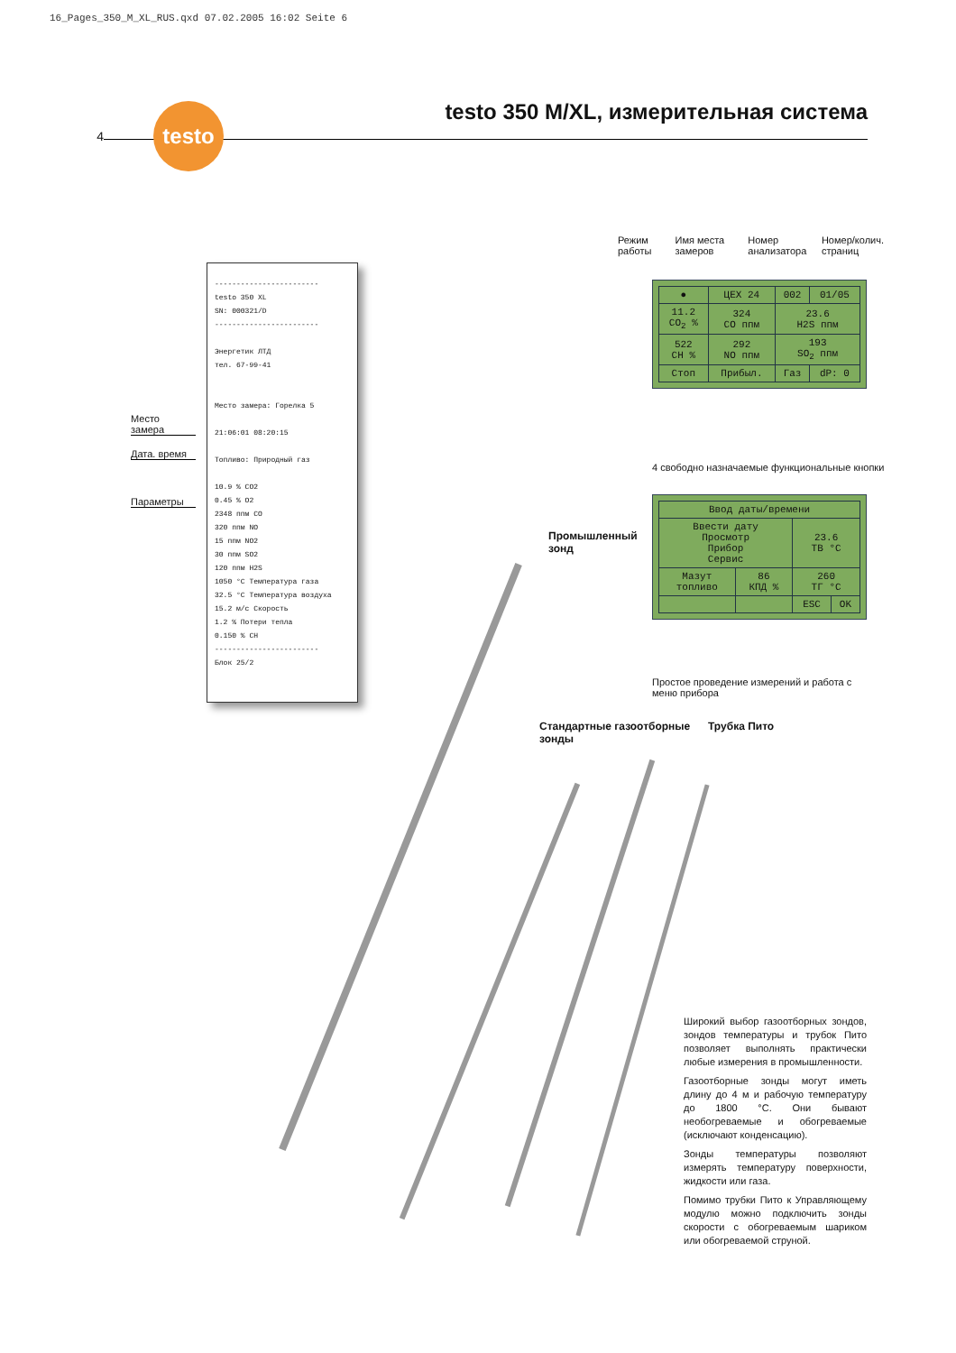16_Pages_350_M_XL_RUS.qxd 07.02.2005 16:02 Seite 6
4
testo
testo 350 M/XL, измерительная система
Режим работы Имя места замеров Номер анализатора Номер/колич. страниц
| ● | ЦЕХ 24 | 002 | 01/05 |
| 11.2 CO<sub>2</sub> % | 324 CO ппм | 23.6 H2S ппм | |
| 522 CH % | 292 NO ппм | 193 SO<sub>2</sub> ппм | |
| Стоп | Прибыл. | Газ | dP: 0 |
4 свободно назначаемые функциональные кнопки
| Ввод даты/времени | | | |
| Ввести дату Просмотр Прибор Сервис | | 23.6 ТВ °C | |
| Мазут топливо | 86 КПД % | 260 ТГ °C | |
| | | ESC | OK |
Простое проведение измерений и работа с меню прибора
Место замера
Дата. время
Параметры
------------------------
testo 350 XL
SN: 000321/D
------------------------
Энергетик ЛТД
тел. 67-99-41
Место замера: Горелка 5
21:06:01 08:20:15
Топливо: Природный газ
10.9 % CO2
0.45 % O2
2348 ппм CO
320 ппм NO
15 ппм NO2
30 ппм SO2
120 ппм H2S
1050 °C Температура газа
32.5 °C Температура воздуха
15.2 м/с Скорость
1.2 % Потери тепла
0.150 % CH
------------------------
Блок 25/2
Промышленный
зонд
Стандартные газоотборные
зонды
Трубка Пито
Широкий выбор газоотборных зондов, зондов температуры и трубок Пито позволяет выполнять практически любые измерения в промышленности.
Газоотборные зонды могут иметь длину до 4 м и рабочую температуру до 1800 °C. Они бывают необогреваемые и обогреваемые (исключают конденсацию).
Зонды температуры позволяют измерять температуру поверхности, жидкости или газа.
Помимо трубки Пито к Управляющему модулю можно подключить зонды скорости с обогреваемым шариком или обогреваемой струной.